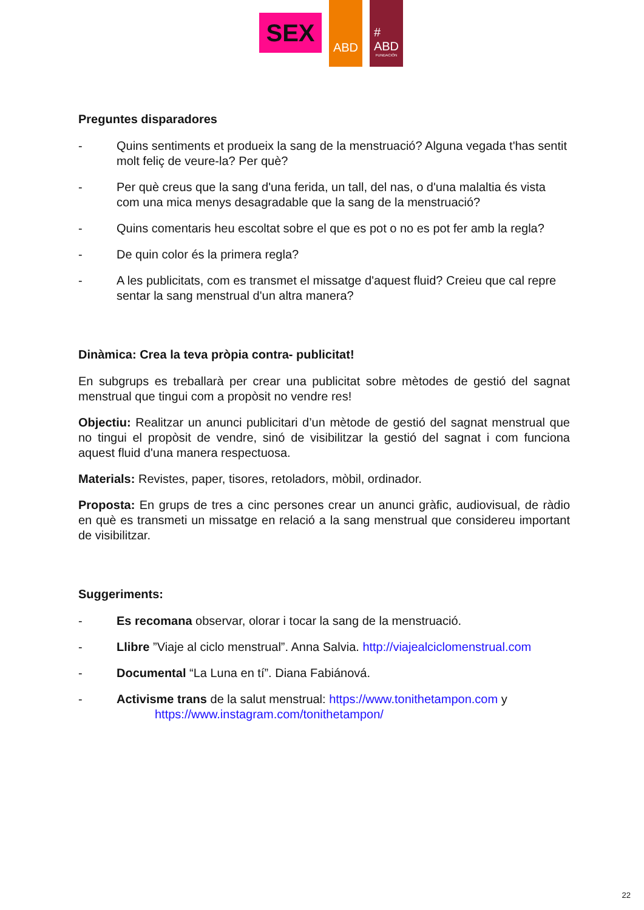SEX
ABD #
ABD
FUNDACIÓN
Preguntes disparadores
- Quins sentiments et produeix la sang de la menstruació? Alguna vegada t'has sentit molt feliç de veure-la? Per què?
- Per què creus que la sang d'una ferida, un tall, del nas, o d'una malaltia és vista com una mica menys desagradable que la sang de la menstruació?
- Quins comentaris heu escoltat sobre el que es pot o no es pot fer amb la regla?
- De quin color és la primera regla?
- A les publicitats, com es transmet el missatge d'aquest fluid? Creieu que cal repre sentar la sang menstrual d'un altra manera?
Dinàmica: Crea la teva pròpia contra- publicitat!
En subgrups es treballarà per crear una publicitat sobre mètodes de gestió del sagnat menstrual que tingui com a propòsit no vendre res!
Objectiu: Realitzar un anunci publicitari d’un mètode de gestió del sagnat menstrual que no tingui el propòsit de vendre, sinó de visibilitzar la gestió del sagnat i com funciona aquest fluid d'una manera respectuosa.
Materials: Revistes, paper, tisores, retoladors, mòbil, ordinador.
Proposta: En grups de tres a cinc persones crear un anunci gràfic, audiovisual, de ràdio en què es transmeti un missatge en relació a la sang menstrual que considereu important de visibilitzar.
Suggeriments:
- Es recomana observar, olorar i tocar la sang de la menstruació.
- Llibre ”Viaje al ciclo menstrual”. Anna Salvia. http://viajealciclomenstrual.com
- Documental “La Luna en tí”. Diana Fabiánová.
- Activisme trans de la salut menstrual: https://www.tonithetampon.com y
https://www.instagram.com/tonithetampon/
22